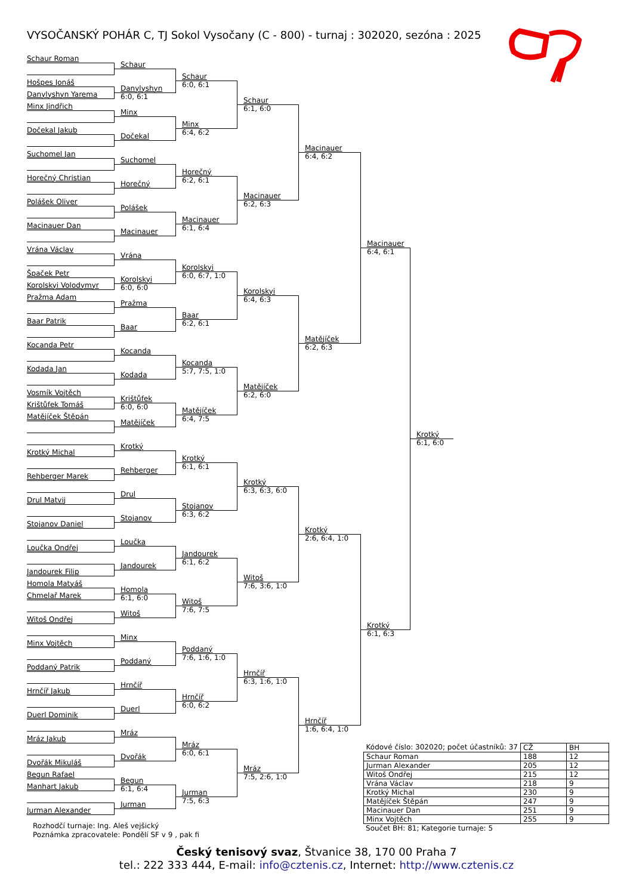VYSOČANSKÝ POHÁR C, TJ Sokol Vysočany (C - 800) - turnaj : 302020, sezóna : 2025
Schaur Roman
Hošpes Jonáš
Danylyshyn Yarema
Minx Jindřich
Dočekal Jakub
Suchomel Jan
Horečný Christian
Polášek Oliver
Macinauer Dan
Vrána Václav
Špaček Petr
Korolskyi Volodymyr
Pražma Adam
Baar Patrik
Kocanda Petr
Kodada Jan
Vosmík Vojtěch
Krištůfek Tomáš
Matějíček Štěpán
Krotký Michal
Rehberger Marek
Drul Matvij
Stojanov Daniel
Loučka Ondřej
Jandourek Filip
Homola Matyáš
Chmelař Marek
Witoš Ondřej
Minx Vojtěch
Poddaný Patrik
Hrnčíř Jakub
Duerl Dominik
Mráz Jakub
Dvořák Mikuláš
Begun Rafael
Manhart Jakub
Jurman Alexander
Schaur
Danylyshyn
6:0, 6:1
Minx
Dočekal
Suchomel
Horečný
Polášek
Macinauer
Vrána
Korolskyi
6:0, 6:0
Pražma
Baar
Kocanda
Kodada
Krištůfek
6:0, 6:0
Matějíček
Krotký
Rehberger
Drul
Stojanov
Loučka
Jandourek
Homola
6:1, 6:0
Witoš
Minx
Poddaný
Hrnčíř
Duerl
Mráz
Dvořák
Begun
6:1, 6:4
Jurman
Schaur
6:0, 6:1
Minx
6:4, 6:2
Horečný
6:2, 6:1
Macinauer
6:1, 6:4
Korolskyi
6:0, 6:7, 1:0
Baar
6:2, 6:1
Kocanda
5:7, 7:5, 1:0
Matějíček
6:4, 7:5
Krotký
6:1, 6:1
Stojanov
6:3, 6:2
Jandourek
6:1, 6:2
Witoš
7:6, 7:5
Poddaný
7:6, 1:6, 1:0
Hrnčíř
6:0, 6:2
Mráz
6:0, 6:1
Jurman
7:5, 6:3
Schaur
6:1, 6:0
Macinauer
6:2, 6:3
Korolskyi
6:4, 6:3
Matějíček
6:2, 6:0
Krotký
6:3, 6:3, 6:0
Witoš
7:6, 3:6, 1:0
Hrnčíř
6:3, 1:6, 1:0
Mráz
7:5, 2:6, 1:0
Macinauer
6:4, 6:2
Matějíček
6:2, 6:3
Krotký
2:6, 6:4, 1:0
Hrnčíř
1:6, 6:4, 1:0
Macinauer
6:4, 6:1
Krotký
6:1, 6:3
Krotký
6:1, 6:0
| Kódové číslo: 302020; počet účastníků: 37 | CŽ | BH |
| --- | --- | --- |
| Schaur Roman | 188 | 12 |
| Jurman Alexander | 205 | 12 |
| Witoš Ondřej | 215 | 12 |
| Vrána Václav | 218 | 9 |
| Krotký Michal | 230 | 9 |
| Matějíček Štěpán | 247 | 9 |
| Macinauer Dan | 251 | 9 |
| Minx Vojtěch | 255 | 9 |
Součet BH: 81; Kategorie turnaje: 5
Rozhodčí turnaje: Ing. Aleš vejšický
Poznámka zpracovatele: Pondělí SF v 9 , pak fi
Český tenisový svaz, Štvanice 38, 170 00 Praha 7
tel.: 222 333 444, E-mail: info@cztenis.cz, Internet: http://www.cztenis.cz